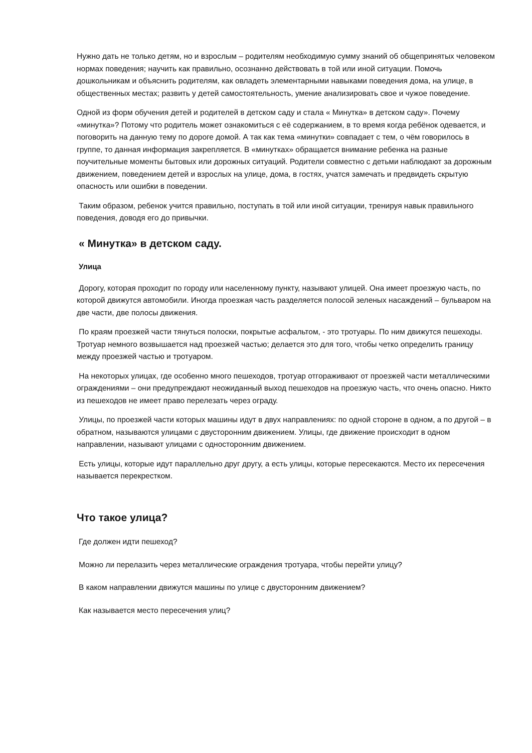Нужно дать не только детям, но и взрослым – родителям необходимую сумму знаний об общепринятых человеком нормах поведения; научить как правильно, осознанно действовать в той или иной ситуации. Помочь дошкольникам и объяснить родителям, как овладеть элементарными навыками поведения дома, на улице, в общественных местах; развить у детей самостоятельность, умение анализировать свое и чужое поведение.
Одной из форм обучения детей и родителей в детском саду и стала « Минутка» в детском саду». Почему «минутка»? Потому что родитель может ознакомиться с её содержанием, в то время когда ребёнок одевается, и поговорить на данную тему по дороге домой. А так как тема «минутки» совпадает с тем, о чём говорилось в группе, то данная информация закрепляется. В «минутках» обращается внимание ребенка на разные поучительные моменты бытовых или дорожных ситуаций. Родители совместно с детьми наблюдают за дорожным движением, поведением детей и взрослых на улице, дома, в гостях, учатся замечать и предвидеть скрытую опасность или ошибки в поведении.
Таким образом, ребенок учится правильно, поступать в той или иной ситуации, тренируя навык правильного поведения, доводя его до привычки.
« Минутка» в детском саду.
Улица
Дорогу, которая проходит по городу или населенному пункту, называют улицей. Она имеет проезжую часть, по которой движутся автомобили. Иногда проезжая часть разделяется полосой зеленых насаждений – бульваром на две части, две полосы движения.
По краям проезжей части тянуться полоски, покрытые асфальтом, - это тротуары. По ним движутся пешеходы. Тротуар немного возвышается над проезжей частью; делается это для того, чтобы четко определить границу между проезжей частью и тротуаром.
На некоторых улицах, где особенно много пешеходов, тротуар отгораживают от проезжей части металлическими ограждениями – они предупреждают неожиданный выход пешеходов на проезжую часть, что очень опасно. Никто из пешеходов не имеет право перелезать через ограду.
Улицы, по проезжей части которых машины идут в двух направлениях: по одной стороне в одном, а по другой – в обратном, называются улицами с двусторонним движением. Улицы, где движение происходит в одном направлении, называют улицами с односторонним движением.
Есть улицы, которые идут параллельно друг другу, а есть улицы, которые пересекаются. Место их пересечения называется перекрестком.
Что такое улица?
Где должен идти пешеход?
Можно ли перелазить через металлические ограждения тротуара, чтобы перейти улицу?
В каком направлении движутся машины по улице с двусторонним движением?
Как называется место пересечения улиц?